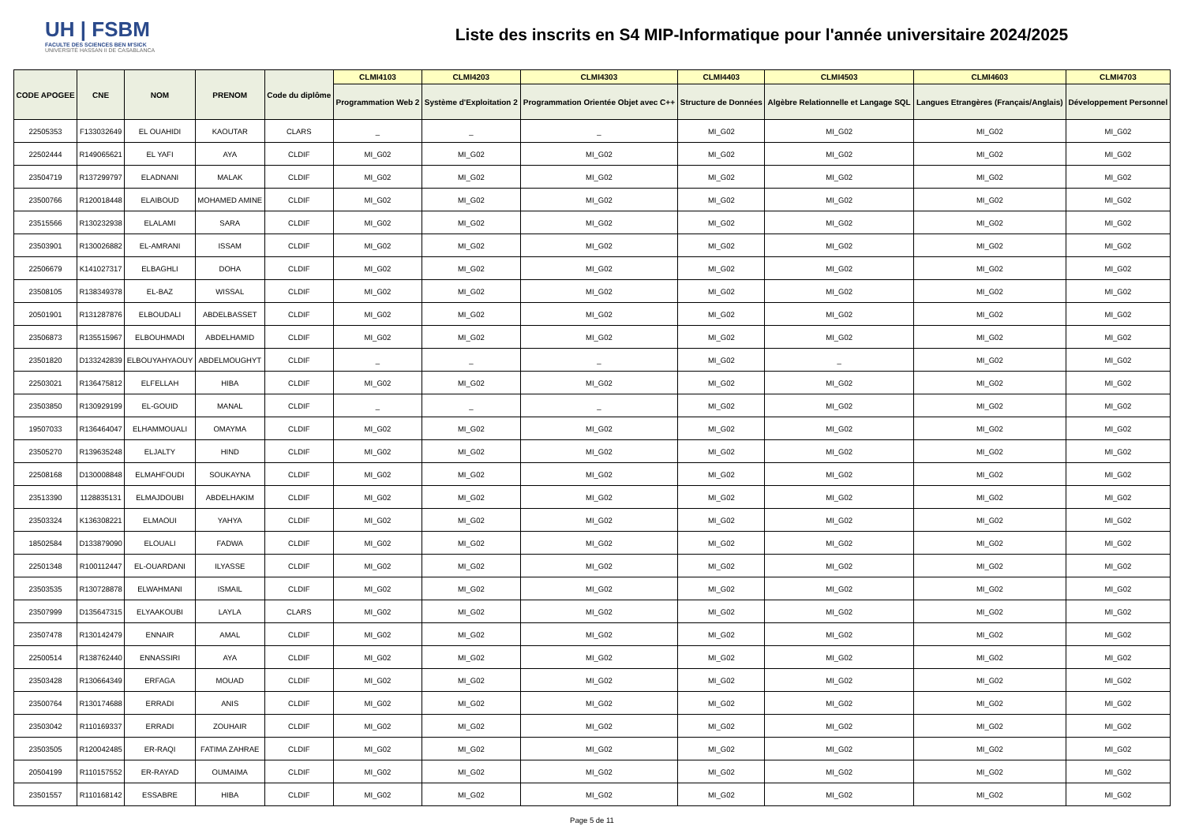UH | FSBM
FACULTE DES SCIENCES BEN M'SICK
UNIVERSITÉ HASSAN II DE CASABLANCA
Liste des inscrits en S4 MIP-Informatique pour l'année universitaire 2024/2025
| CODE APOGEE | CNE | NOM | PRENOM | Code du diplôme | CLMI4103 | CLMI4203 | CLMI4303 | CLMI4403 | CLMI4503 | CLMI4603 | CLMI4703 |
| --- | --- | --- | --- | --- | --- | --- | --- | --- | --- | --- | --- |
| | | | | | Programmation Web 2 | Système d'Exploitation 2 | Programmation Orientée Objet avec C++ | Structure de Données | Algèbre Relationnelle et Langage SQL | Langues Etrangères (Français/Anglais) | Développement Personnel |
| 22505353 | F133032649 | EL OUAHIDI | KAOUTAR | CLARS | _ | _ | _ | MI_G02 | MI_G02 | MI_G02 | MI_G02 |
| 22502444 | R149065621 | EL YAFI | AYA | CLDIF | MI_G02 | MI_G02 | MI_G02 | MI_G02 | MI_G02 | MI_G02 | MI_G02 |
| 23504719 | R137299797 | ELADNANI | MALAK | CLDIF | MI_G02 | MI_G02 | MI_G02 | MI_G02 | MI_G02 | MI_G02 | MI_G02 |
| 23500766 | R120018448 | ELAIBOUD | MOHAMED AMINE | CLDIF | MI_G02 | MI_G02 | MI_G02 | MI_G02 | MI_G02 | MI_G02 | MI_G02 |
| 23515566 | R130232938 | ELALAMI | SARA | CLDIF | MI_G02 | MI_G02 | MI_G02 | MI_G02 | MI_G02 | MI_G02 | MI_G02 |
| 23503901 | R130026882 | EL-AMRANI | ISSAM | CLDIF | MI_G02 | MI_G02 | MI_G02 | MI_G02 | MI_G02 | MI_G02 | MI_G02 |
| 22506679 | K141027317 | ELBAGHLI | DOHA | CLDIF | MI_G02 | MI_G02 | MI_G02 | MI_G02 | MI_G02 | MI_G02 | MI_G02 |
| 23508105 | R138349378 | EL-BAZ | WISSAL | CLDIF | MI_G02 | MI_G02 | MI_G02 | MI_G02 | MI_G02 | MI_G02 | MI_G02 |
| 20501901 | R131287876 | ELBOUDALI | ABDELBASSET | CLDIF | MI_G02 | MI_G02 | MI_G02 | MI_G02 | MI_G02 | MI_G02 | MI_G02 |
| 23506873 | R135515967 | ELBOUHMADI | ABDELHAMID | CLDIF | MI_G02 | MI_G02 | MI_G02 | MI_G02 | MI_G02 | MI_G02 | MI_G02 |
| 23501820 | D133242839 | ELBOUYAHYAOUY | ABDELMOUGHYT | CLDIF | _ | _ | _ | MI_G02 | _ | MI_G02 | MI_G02 |
| 22503021 | R136475812 | ELFELLAH | HIBA | CLDIF | MI_G02 | MI_G02 | MI_G02 | MI_G02 | MI_G02 | MI_G02 | MI_G02 |
| 23503850 | R130929199 | EL-GOUID | MANAL | CLDIF | _ | _ | _ | MI_G02 | MI_G02 | MI_G02 | MI_G02 |
| 19507033 | R136464047 | ELHAMMOUALI | OMAYMA | CLDIF | MI_G02 | MI_G02 | MI_G02 | MI_G02 | MI_G02 | MI_G02 | MI_G02 |
| 23505270 | R139635248 | ELJALTY | HIND | CLDIF | MI_G02 | MI_G02 | MI_G02 | MI_G02 | MI_G02 | MI_G02 | MI_G02 |
| 22508168 | D130008848 | ELMAHFOUDI | SOUKAYNA | CLDIF | MI_G02 | MI_G02 | MI_G02 | MI_G02 | MI_G02 | MI_G02 | MI_G02 |
| 23513390 | 1128835131 | ELMAJDOUBI | ABDELHAKIM | CLDIF | MI_G02 | MI_G02 | MI_G02 | MI_G02 | MI_G02 | MI_G02 | MI_G02 |
| 23503324 | K136308221 | ELMAOUI | YAHYA | CLDIF | MI_G02 | MI_G02 | MI_G02 | MI_G02 | MI_G02 | MI_G02 | MI_G02 |
| 18502584 | D133879090 | ELOUALI | FADWA | CLDIF | MI_G02 | MI_G02 | MI_G02 | MI_G02 | MI_G02 | MI_G02 | MI_G02 |
| 22501348 | R100112447 | EL-OUARDANI | ILYASSE | CLDIF | MI_G02 | MI_G02 | MI_G02 | MI_G02 | MI_G02 | MI_G02 | MI_G02 |
| 23503535 | R130728878 | ELWAHMANI | ISMAIL | CLDIF | MI_G02 | MI_G02 | MI_G02 | MI_G02 | MI_G02 | MI_G02 | MI_G02 |
| 23507999 | D135647315 | ELYAAKOUBI | LAYLA | CLARS | MI_G02 | MI_G02 | MI_G02 | MI_G02 | MI_G02 | MI_G02 | MI_G02 |
| 23507478 | R130142479 | ENNAIR | AMAL | CLDIF | MI_G02 | MI_G02 | MI_G02 | MI_G02 | MI_G02 | MI_G02 | MI_G02 |
| 22500514 | R138762440 | ENNASSIRI | AYA | CLDIF | MI_G02 | MI_G02 | MI_G02 | MI_G02 | MI_G02 | MI_G02 | MI_G02 |
| 23503428 | R130664349 | ERFAGA | MOUAD | CLDIF | MI_G02 | MI_G02 | MI_G02 | MI_G02 | MI_G02 | MI_G02 | MI_G02 |
| 23500764 | R130174688 | ERRADI | ANIS | CLDIF | MI_G02 | MI_G02 | MI_G02 | MI_G02 | MI_G02 | MI_G02 | MI_G02 |
| 23503042 | R110169337 | ERRADI | ZOUHAIR | CLDIF | MI_G02 | MI_G02 | MI_G02 | MI_G02 | MI_G02 | MI_G02 | MI_G02 |
| 23503505 | R120042485 | ER-RAQI | FATIMA ZAHRAE | CLDIF | MI_G02 | MI_G02 | MI_G02 | MI_G02 | MI_G02 | MI_G02 | MI_G02 |
| 20504199 | R110157552 | ER-RAYAD | OUMAIMA | CLDIF | MI_G02 | MI_G02 | MI_G02 | MI_G02 | MI_G02 | MI_G02 | MI_G02 |
| 23501557 | R110168142 | ESSABRE | HIBA | CLDIF | MI_G02 | MI_G02 | MI_G02 | MI_G02 | MI_G02 | MI_G02 | MI_G02 |
Page 5 de 11